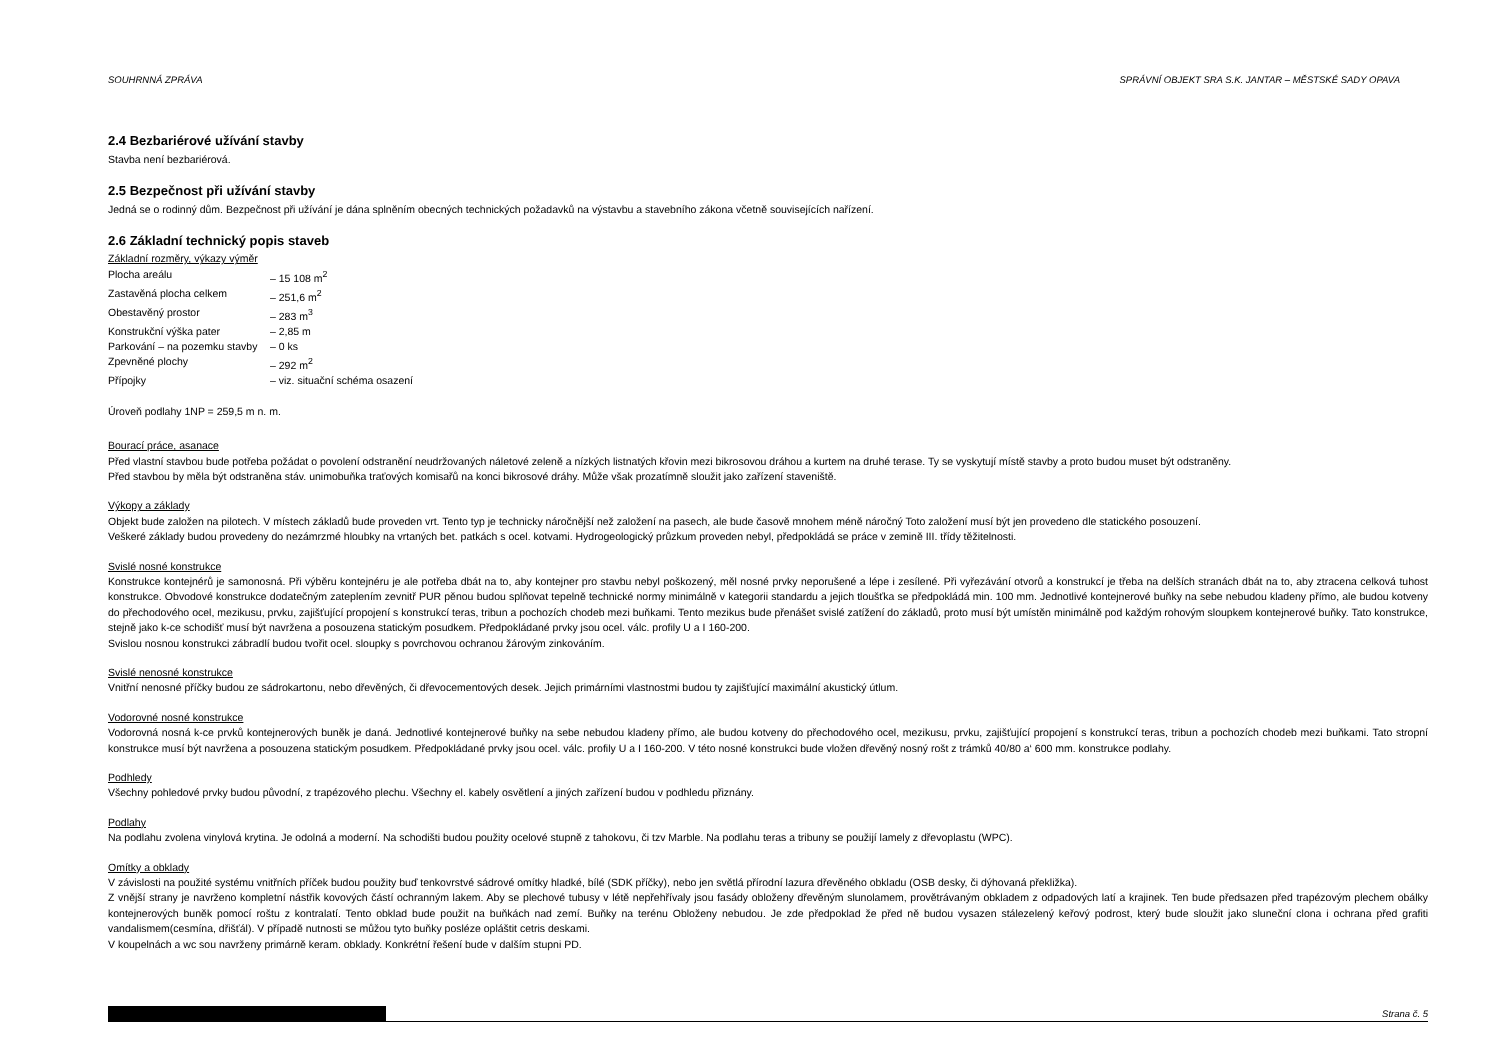SOUHRNNÁ ZPRÁVA SPRÁVNÍ OBJEKT SRA S.K. JANTAR – MĚSTSKÉ SADY OPAVA
2.4 Bezbariérové užívání stavby
Stavba není bezbariérová.
2.5 Bezpečnost při užívání stavby
Jedná se o rodinný dům. Bezpečnost při užívání je dána splněním obecných technických požadavků na výstavbu a stavebního zákona včetně souvisejících nařízení.
2.6 Základní technický popis staveb
Základní rozměry, výkazy výměr
| Plocha areálu | – 15 108 m<sup>2</sup> |
| Zastavěná plocha celkem | – 251,6 m<sup>2</sup> |
| Obestavěný prostor | – 283 m<sup>3</sup> |
| Konstrukční výška pater | – 2,85 m |
| Parkování – na pozemku stavby | – 0 ks |
| Zpevněné plochy | – 292 m<sup>2</sup> |
| Přípojky | – viz. situační schéma osazení |
Úroveň podlahy 1NP = 259,5 m n. m.
Bourací práce, asanace
Před vlastní stavbou bude potřeba požádat o povolení odstranění neudržovaných náletové zeleně a nízkých listnatých křovin mezi bikrosovou dráhou a kurtem na druhé terase. Ty se vyskytují místě stavby a proto budou muset být odstraněny.
Před stavbou by měla být odstraněna stáv. unimobuňka traťových komisařů na konci bikrosové dráhy. Může však prozatímně sloužit jako zařízení staveniště.
Výkopy a základy
Objekt bude založen na pilotech. V místech základů bude proveden vrt. Tento typ je technicky náročnější než založení na pasech, ale bude časově mnohem méně náročný Toto založení musí být jen provedeno dle statického posouzení.
Veškeré základy budou provedeny do nezámrzmé hloubky na vrtaných bet. patkách s ocel. kotvami. Hydrogeologický průzkum proveden nebyl, předpokládá se práce v zemině III. třídy těžitelnosti.
Svislé nosné konstrukce
Konstrukce kontejnérů je samonosná. Při výběru kontejnéru je ale potřeba dbát na to, aby kontejner pro stavbu nebyl poškozený, měl nosné prvky neporušené a lépe i zesílené. Při vyřezávání otvorů a konstrukcí je třeba na delších stranách dbát na to, aby ztracena celková tuhost konstrukce. Obvodové konstrukce dodatečným zateplením zevnitř PUR pěnou budou splňovat tepelně technické normy minimálně v kategorii standardu a jejich tloušťka se předpokládá min. 100 mm. Jednotlivé kontejnerové buňky na sebe nebudou kladeny přímo, ale budou kotveny do přechodového ocel, mezikusu, prvku, zajišťující propojení s konstrukcí teras, tribun a pochozích chodeb mezi buňkami. Tento mezikus bude přenášet svislé zatížení do základů, proto musí být umístěn minimálně pod každým rohovým sloupkem kontejnerové buňky. Tato konstrukce, stejně jako k-ce schodišť musí být navržena a posouzena statickým posudkem. Předpokládané prvky jsou ocel. válc. profily U a I 160-200.
Svislou nosnou konstrukci zábradlí budou tvořit ocel. sloupky s povrchovou ochranou žárovým zinkováním.
Svislé nenosné konstrukce
Vnitřní nenosné příčky budou ze sádrokartonu, nebo dřevěných, či dřevocementových desek. Jejich primárními vlastnostmi budou ty zajišťující maximální akustický útlum.
Vodorovné nosné konstrukce
Vodorovná nosná k-ce prvků kontejnerových buněk je daná. Jednotlivé kontejnerové buňky na sebe nebudou kladeny přímo, ale budou kotveny do přechodového ocel, mezikusu, prvku, zajišťující propojení s konstrukcí teras, tribun a pochozích chodeb mezi buňkami. Tato stropní konstrukce musí být navržena a posouzena statickým posudkem. Předpokládané prvky jsou ocel. válc. profily U a I 160-200. V této nosné konstrukci bude vložen dřevěný nosný rošt z trámků 40/80 a‘ 600 mm. konstrukce podlahy.
Podhledy
Všechny pohledové prvky budou původní, z trapézového plechu. Všechny el. kabely osvětlení a jiných zařízení budou v podhledu přiznány.
Podlahy
Na podlahu zvolena vinylová krytina. Je odolná a moderní. Na schodišti budou použity ocelové stupně z tahokovu, či tzv Marble. Na podlahu teras a tribuny se použijí lamely z dřevoplastu (WPC).
Omítky a obklady
V závislosti na použité systému vnitřních příček budou použity buď tenkovrstvé sádrové omítky hladké, bílé (SDK příčky), nebo jen světlá přírodní lazura dřevěného obkladu (OSB desky, či dýhovaná překližka).
Z vnější strany je navrženo kompletní nástřik kovových částí ochranným lakem. Aby se plechové tubusy v létě nepřehřívaly jsou fasády obloženy dřevěným slunolamem, provětrávaným obkladem z odpadových latí a krajinek. Ten bude předsazen před trapézovým plechem obálky kontejnerových buněk pomocí roštu z kontralatí. Tento obklad bude použit na buňkách nad zemí. Buňky na terénu Obloženy nebudou. Je zde předpoklad že před ně budou vysazen stálezelený keřový podrost, který bude sloužit jako sluneční clona i ochrana před grafiti vandalismem(cesmína, dřišťál). V případě nutnosti se můžou tyto buňky posléze opláštit cetris deskami.
V koupelnách a wc sou navrženy primárně keram. obklady. Konkrétní řešení bude v dalším stupni PD.
Strana č. 5